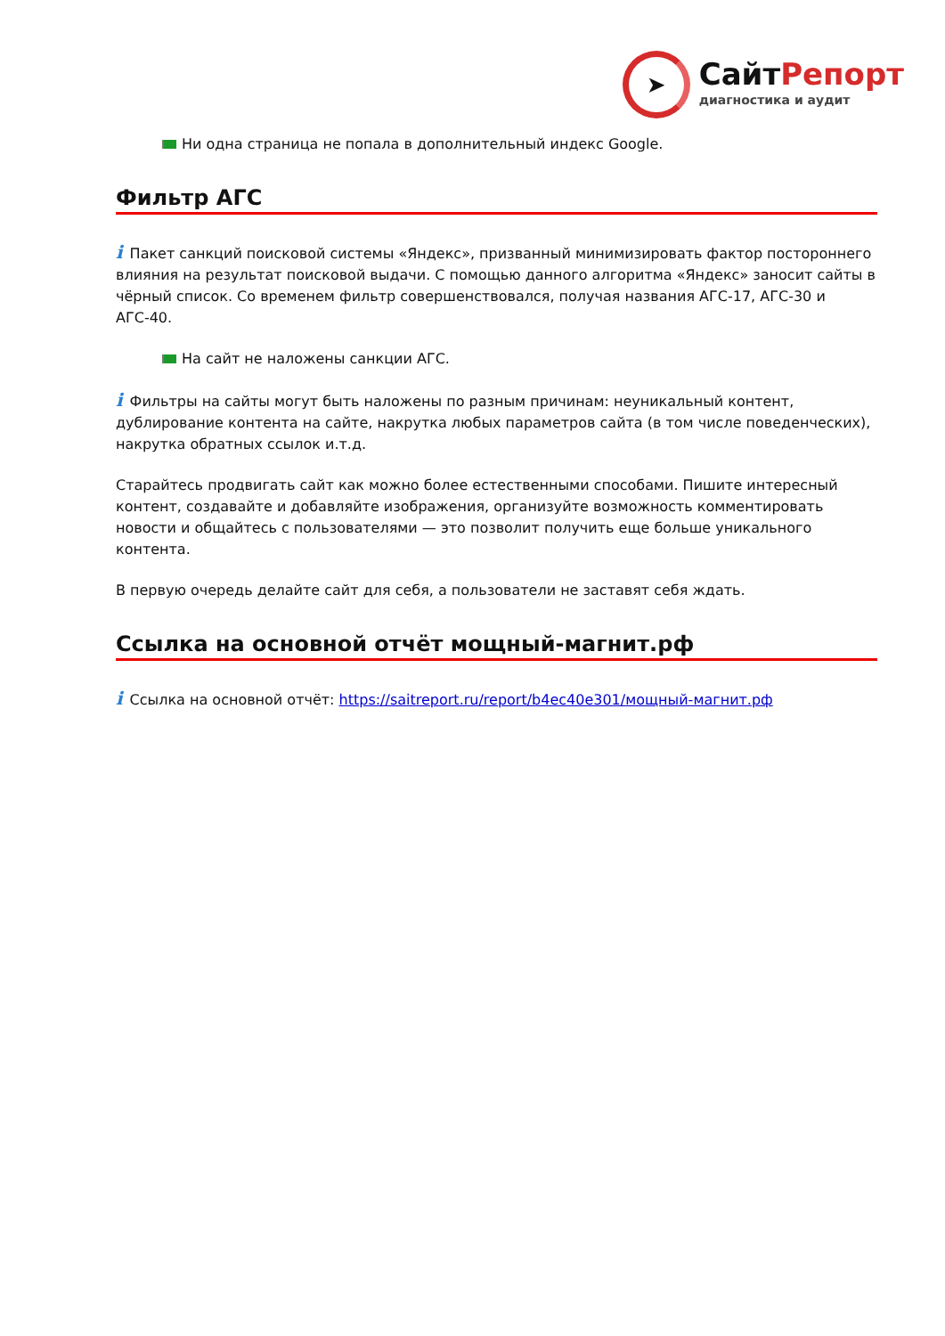➤
СайтРепорт
диагностика и аудит
Ни одна страница не попала в дополнительный индекс Google.
Фильтр АГС
i Пакет санкций поисковой системы «Яндекс», призванный минимизировать фактор постороннего влияния на результат поисковой выдачи. С помощью данного алгоритма «Яндекс» заносит сайты в чёрный список. Со временем фильтр совершенствовался, получая названия АГС-17, АГС-30 и АГС-40.
На сайт не наложены санкции АГС.
i Фильтры на сайты могут быть наложены по разным причинам: неуникальный контент, дублирование контента на сайте, накрутка любых параметров сайта (в том числе поведенческих), накрутка обратных ссылок и.т.д.
Старайтесь продвигать сайт как можно более естественными способами. Пишите интересный контент, создавайте и добавляйте изображения, организуйте возможность комментировать новости и общайтесь с пользователями — это позволит получить еще больше уникального контента.
В первую очередь делайте сайт для себя, а пользователи не заставят себя ждать.
Ссылка на основной отчёт мощный-магнит.рф
i Ссылка на основной отчёт: https://saitreport.ru/report/b4ec40e301/мощный-магнит.рф